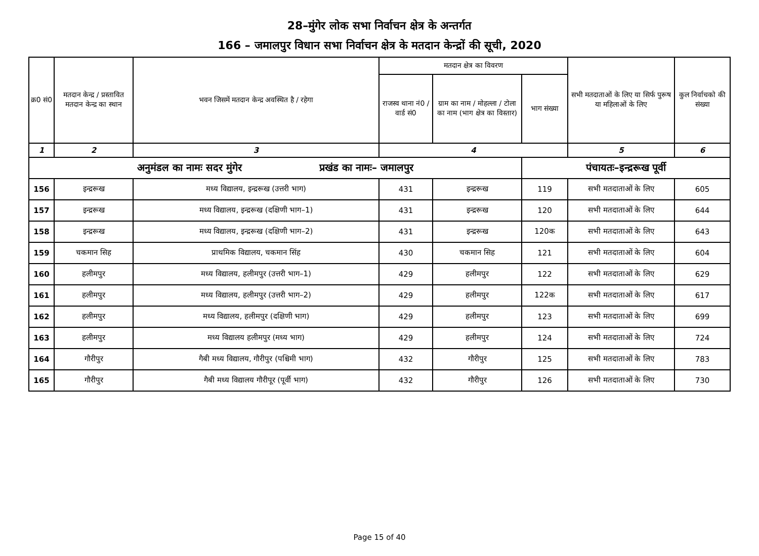28–मुंगेर लोक सभा निर्वाचन क्षेत्र के अन्तर्गत
166 – जमालपुर विधान सभा निर्वाचन क्षेत्र के मतदान केन्द्रों की सूची, 2020
| क्र0 सं0 | मतदान केन्द्र / प्रस्तावित मतदान केन्द्र का स्थान | भवन जिसमें मतदान केन्द्र अवस्थित है / रहेगा | मतदान क्षेत्र का विवरण | | | सभी मतदाताओं के लिए या सिर्फ पुरूष या महिलाओं के लिए | कुल निर्वाचको की संख्या |
| --- | --- | --- | --- | --- | --- | --- | --- |
| | | | राजस्व थाना नं0 / वार्ड सं0 | ग्राम का नाम / मोहल्ला / टोला का नाम (भाग क्षेत्र का विस्तार) | भाग संख्या | | |
| 1 | 2 | 3 | 4 | | | 5 | 6 |
| अनुमंडल का नामः सदर मुंगेर प्रखंड का नामः– जमालपुर | | | | | पंचायतः–इन्द्ररूख पूर्वी | | |
| 156 | इन्द्ररूख | मध्य विद्यालय, इन्द्ररूख (उत्तरी भाग) | 431 | इन्द्ररूख | 119 | सभी मतदाताओं के लिए | 605 |
| 157 | इन्द्ररूख | मध्य विद्यालय, इन्द्ररूख (दक्षिणी भाग–1) | 431 | इन्द्ररूख | 120 | सभी मतदाताओं के लिए | 644 |
| 158 | इन्द्ररूख | मध्य विद्यालय, इन्द्ररूख (दक्षिणी भाग–2) | 431 | इन्द्ररूख | 120क | सभी मतदाताओं के लिए | 643 |
| 159 | चकमान सिह | प्राथमिक विद्यालय, चकमान सिंह | 430 | चकमान सिह | 121 | सभी मतदाताओं के लिए | 604 |
| 160 | हलीमपुर | मध्य विद्यालय, हलीमपुर (उत्तरी भाग–1) | 429 | हलीमपुर | 122 | सभी मतदाताओं के लिए | 629 |
| 161 | हलीमपुर | मध्य विद्यालय, हलीमपुर (उत्तरी भाग–2) | 429 | हलीमपुर | 122क | सभी मतदाताओं के लिए | 617 |
| 162 | हलीमपुर | मध्य विद्यालय, हलीमपुर (दक्षिणी भाग) | 429 | हलीमपुर | 123 | सभी मतदाताओं के लिए | 699 |
| 163 | हलीमपुर | मध्य विद्यालय हलीमपुर (मध्य भाग) | 429 | हलीमपुर | 124 | सभी मतदाताओं के लिए | 724 |
| 164 | गौरीपुर | गैबी मध्य विद्यालय, गौरीपुर (पश्चिमी भाग) | 432 | गौरीपुर | 125 | सभी मतदाताओं के लिए | 783 |
| 165 | गौरीपुर | गैबी मध्य विद्यालय गौरीपूर (पूर्वी भाग) | 432 | गौरीपुर | 126 | सभी मतदाताओं के लिए | 730 |
Page 15 of 40